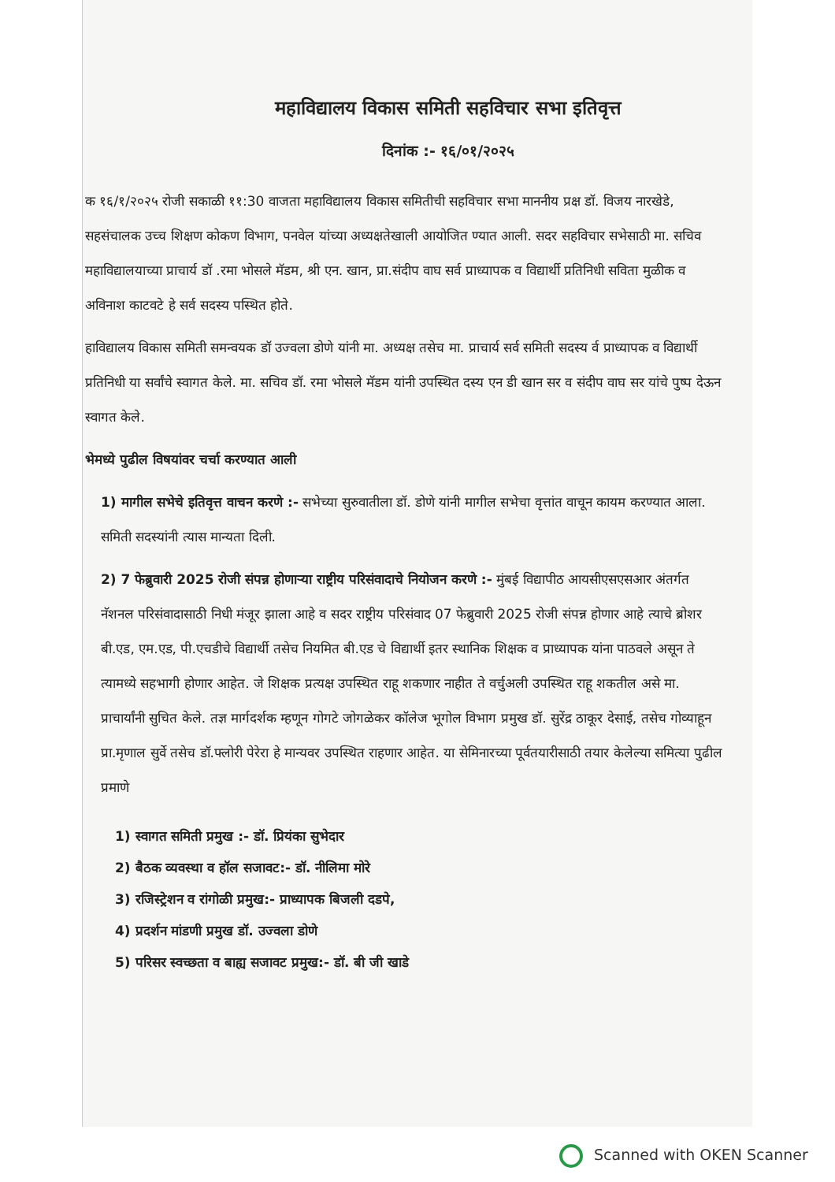महाविद्यालय विकास समिती सहविचार सभा इतिवृत्त
दिनांक :- १६/०१/२०२५
क १६/१/२०२५ रोजी सकाळी ११:30 वाजता महाविद्यालय विकास समितीची सहविचार सभा माननीय प्रक्ष डॉ. विजय नारखेडे, सहसंचालक उच्च शिक्षण कोकण विभाग, पनवेल यांच्या अध्यक्षतेखाली आयोजित ण्यात आली. सदर सहविचार सभेसाठी मा. सचिव महाविद्यालयाच्या प्राचार्य डॉ .रमा भोसले मॅडम, श्री एन. खान, प्रा.संदीप वाघ सर्व प्राध्यापक व विद्यार्थी प्रतिनिधी सविता मुळीक व अविनाश काटवटे हे सर्व सदस्य पस्थित होते.
हाविद्यालय विकास समिती समन्वयक डॉ उज्वला डोणे यांनी मा. अध्यक्ष तसेच मा. प्राचार्य सर्व समिती सदस्य र्व प्राध्यापक व विद्यार्थी प्रतिनिधी या सर्वांचे स्वागत केले. मा. सचिव डॉ. रमा भोसले मॅडम यांनी उपस्थित दस्य एन डी खान सर व संदीप वाघ सर यांचे पुष्प देऊन स्वागत केले.
भेमध्ये पुढील विषयांवर चर्चा करण्यात आली
1) मागील सभेचे इतिवृत्त वाचन करणे :- सभेच्या सुरुवातीला डॉ. डोणे यांनी मागील सभेचा वृत्तांत वाचून कायम करण्यात आला. समिती सदस्यांनी त्यास मान्यता दिली.
2) 7 फेब्रुवारी 2025 रोजी संपन्न होणाऱ्या राष्ट्रीय परिसंवादाचे नियोजन करणे :- मुंबई विद्यापीठ आयसीएसएसआर अंतर्गत नॅशनल परिसंवादासाठी निधी मंजूर झाला आहे व सदर राष्ट्रीय परिसंवाद 07 फेब्रुवारी 2025 रोजी संपन्न होणार आहे त्याचे ब्रोशर बी.एड, एम.एड, पी.एचडीचे विद्यार्थी तसेच नियमित बी.एड चे विद्यार्थी इतर स्थानिक शिक्षक व प्राध्यापक यांना पाठवले असून ते त्यामध्ये सहभागी होणार आहेत. जे शिक्षक प्रत्यक्ष उपस्थित राहू शकणार नाहीत ते वर्चुअली उपस्थित राहू शकतील असे मा. प्राचार्यांनी सुचित केले. तज्ञ मार्गदर्शक म्हणून गोगटे जोगळेकर कॉलेज भूगोल विभाग प्रमुख डॉ. सुरेंद्र ठाकूर देसाई, तसेच गोव्याहून प्रा.मृणाल सुर्वे तसेच डॉ.फ्लोरी पेरेरा हे मान्यवर उपस्थित राहणार आहेत. या सेमिनारच्या पूर्वतयारीसाठी तयार केलेल्या समित्या पुढील प्रमाणे
1) स्वागत समिती प्रमुख :- डॉ. प्रियंका सुभेदार
2) बैठक व्यवस्था व हॉल सजावट:- डॉ. नीलिमा मोरे
3) रजिस्ट्रेशन व रांगोळी प्रमुख:- प्राध्यापक बिजली दडपे,
4) प्रदर्शन मांडणी प्रमुख डॉ. उज्वला डोणे
5) परिसर स्वच्छता व बाह्य सजावट प्रमुख:- डॉ. बी जी खाडे
Scanned with OKEN Scanner